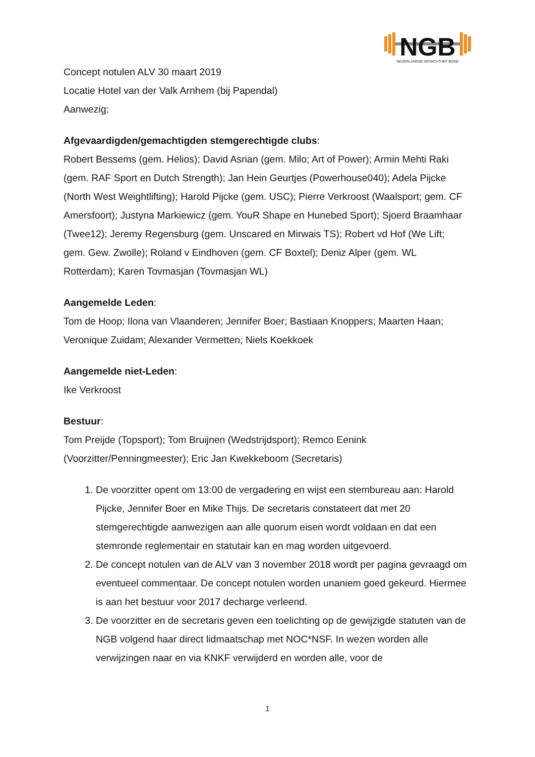NGB
NEDERLANDSE GEWICHTHEF BOND
Concept notulen ALV 30 maart 2019
Locatie Hotel van der Valk Arnhem (bij Papendal)
Aanwezig:
Afgevaardigden/gemachtigden stemgerechtigde clubs:
Robert Bessems (gem. Helios); David Asrian (gem. Milo; Art of Power); Armin Mehti Raki (gem. RAF Sport en Dutch Strength); Jan Hein Geurtjes (Powerhouse040); Adela Pijcke (North West Weightlifting); Harold Pijcke (gem. USC); Pierre Verkroost (Waalsport; gem. CF Amersfoort); Justyna Markiewicz (gem. YouR Shape en Hunebed Sport); Sjoerd Braamhaar (Twee12); Jeremy Regensburg (gem. Unscared en Mirwais TS); Robert vd Hof (We Lift; gem. Gew. Zwolle); Roland v Eindhoven (gem. CF Boxtel); Deniz Alper (gem. WL Rotterdam); Karen Tovmasjan (Tovmasjan WL)
Aangemelde Leden:
Tom de Hoop; Ilona van Vlaanderen; Jennifer Boer; Bastiaan Knoppers; Maarten Haan; Veronique Zuidam; Alexander Vermetten; Niels Koekkoek
Aangemelde niet-Leden:
Ike Verkroost
Bestuur:
Tom Preijde (Topsport); Tom Bruijnen (Wedstrijdsport); Remco Eenink (Voorzitter/Penningmeester); Eric Jan Kwekkeboom (Secretaris)
1. De voorzitter opent om 13:00 de vergadering en wijst een stembureau aan: Harold Pijcke, Jennifer Boer en Mike Thijs. De secretaris constateert dat met 20 stemgerechtigde aanwezigen aan alle quorum eisen wordt voldaan en dat een stemronde reglementair en statutair kan en mag worden uitgevoerd.
2. De concept notulen van de ALV van 3 november 2018 wordt per pagina gevraagd om eventueel commentaar. De concept notulen worden unaniem goed gekeurd. Hiermee is aan het bestuur voor 2017 decharge verleend.
3. De voorzitter en de secretaris geven een toelichting op de gewijzigde statuten van de NGB volgend haar direct lidmaatschap met NOC*NSF. In wezen worden alle verwijzingen naar en via KNKF verwijderd en worden alle, voor de
1